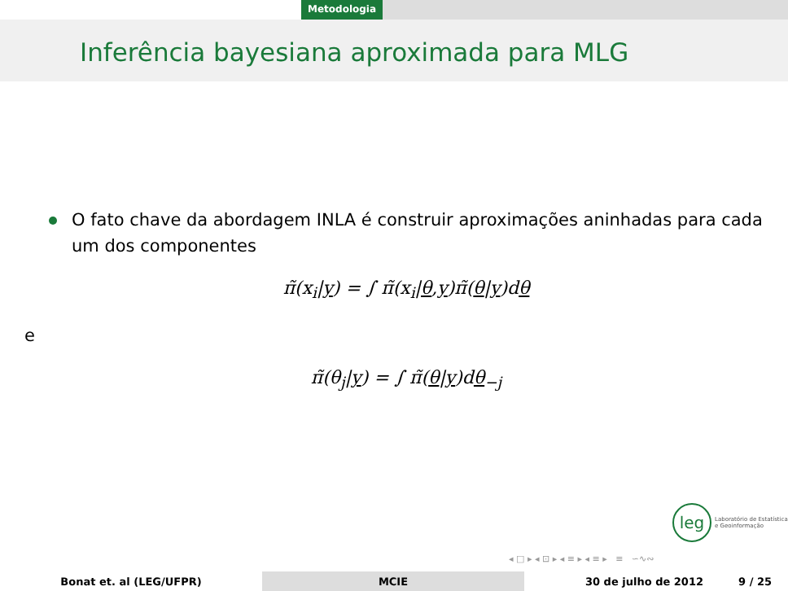Metodologia
Inferência bayesiana aproximada para MLG
O fato chave da abordagem INLA é construir aproximações aninhadas para cada um dos componentes
π̃(x<sub>i</sub>|y) = ∫ π̃(x<sub>i</sub>|θ,y)π̃(θ|y)dθ
e
π̃(θ<sub>j</sub>|y) = ∫ π̃(θ|y)dθ<sub>−j</sub>
leg Laboratório de Estatística
e Geoinformação
◂ □ ▸ ◂ ⊡ ▸ ◂ ≡ ▸ ◂ ≡ ▸ ≡ ∽∿∾
Bonat et. al (LEG/UFPR) MCIE 30 de julho de 2012 9 / 25